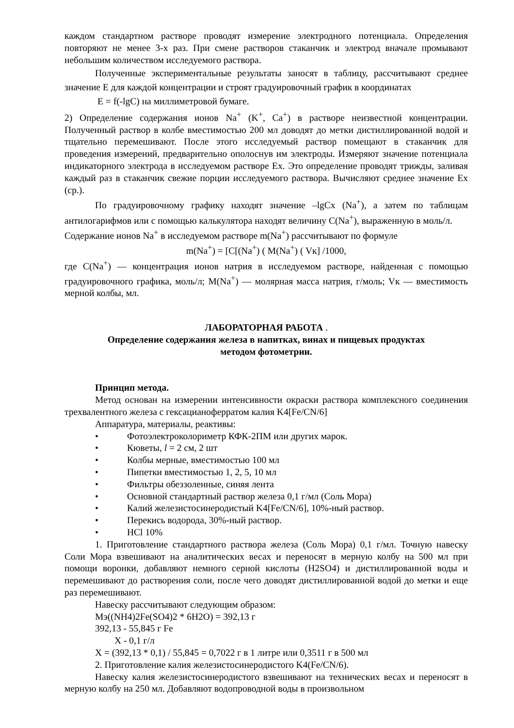каждом стандартном растворе проводят измерение электродного потенциала. Определения повторяют не менее 3-х раз. При смене растворов стаканчик и электрод вначале промывают небольшим количеством исследуемого раствора.
Полученные экспериментальные результаты заносят в таблицу, рассчитывают среднее значение Е для каждой концентрации и строят градуировочный график в координатах
Е = f(-lgC) на миллиметровой бумаге.
2) Определение содержания ионов Na<sup>+</sup> (K<sup>+</sup>, Ca<sup>+</sup>) в растворе неизвестной концентрации. Полученный раствор в колбе вместимостью 200 мл доводят до метки дистиллированной водой и тщательно перемешивают. После этого исследуемый раствор помещают в стаканчик для проведения измерений, предварительно ополоснув им электроды. Измеряют значение потенциала индикаторного электрода в исследуемом растворе Ex. Это определение проводят трижды, заливая каждый раз в стаканчик свежие порции исследуемого раствора. Вычисляют среднее значение Ex (ср.).
По градуировочному графику находят значение –lgCx (Na<sup>+</sup>), а затем по таблицам антилогарифмов или с помощью калькулятора находят величину C(Na<sup>+</sup>), выраженную в моль/л.
Содержание ионов Na<sup>+</sup> в исследуемом растворе m(Na<sup>+</sup>) рассчитывают по формуле
m(Na<sup>+</sup>) = [C[(Na<sup>+</sup>) ( M(Na<sup>+</sup>) ( Vк] /1000,
где C(Na<sup>+</sup>) — концентрация ионов натрия в исследуемом растворе, найденная с помощью градуировочного графика, моль/л; M(Na<sup>+</sup>) — молярная масса натрия, г/моль; Vк — вместимость мерной колбы, мл.
ЛАБОРАТОРНАЯ РАБОТА .
Определение содержания железа в напитках, винах и пищевых продуктах
методом фотометрии.
Принцип метода.
Метод основан на измерении интенсивности окраски раствора комплексного соединения трехвалентного железа с гексацианоферратом калия K4[Fe/CN/6]
Аппаратура, материалы, реактивы:
• Фотоэлектроколориметр КФК-2ПМ или других марок.
• Кюветы, l = 2 см, 2 шт
• Колбы мерные, вместимостью 100 мл
• Пипетки вместимостью 1, 2, 5, 10 мл
• Фильтры обеззоленные, синяя лента
• Основной стандартный раствор железа 0,1 г/мл (Соль Мора)
• Калий железистосинеродистый K4[Fe/CN/6], 10%-ный раствор.
• Перекись водорода, 30%-ный раствор.
• HCl 10%
1. Приготовление стандартного раствора железа (Соль Мора) 0,1 г/мл. Точную навеску Соли Мора взвешивают на аналитических весах и переносят в мерную колбу на 500 мл при помощи воронки, добавляют немного серной кислоты (H2SO4) и дистиллированной воды и перемешивают до растворения соли, после чего доводят дистиллированной водой до метки и еще раз перемешивают.
Навеску рассчитывают следующим образом:
Мэ((NH4)2Fe(SO4)2 * 6H2O) = 392,13 г
392,13 - 55,845 г Fe
X - 0,1 г/л
X = (392,13 * 0,1) / 55,845 = 0,7022 г в 1 литре или 0,3511 г в 500 мл
2. Приготовление калия железистосинеродистого K4(Fe/CN/6).
Навеску калия железистосинеродистого взвешивают на технических весах и переносят в мерную колбу на 250 мл. Добавляют водопроводной воды в произвольном